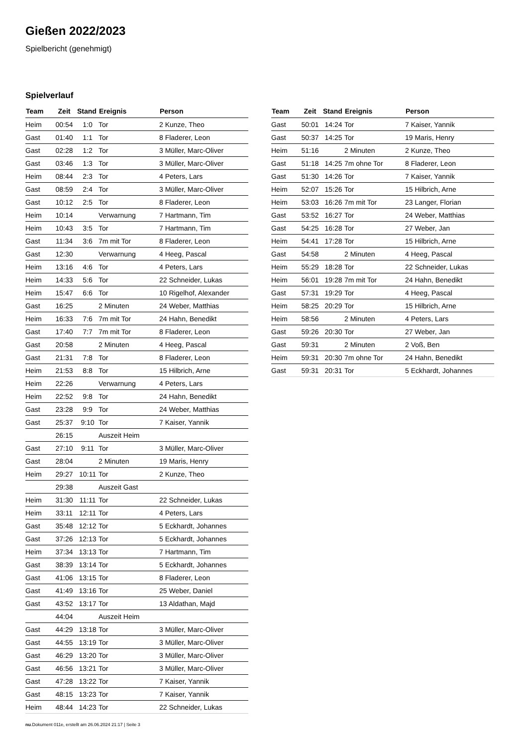Gießen 2022/2023
Spielbericht (genehmigt)
Spielverlauf
| Team | Zeit | Stand | Ereignis | Person |
| --- | --- | --- | --- | --- |
| Heim | 00:54 | 1:0 | Tor | 2 Kunze, Theo |
| Gast | 01:40 | 1:1 | Tor | 8 Fladerer, Leon |
| Gast | 02:28 | 1:2 | Tor | 3 Müller, Marc-Oliver |
| Gast | 03:46 | 1:3 | Tor | 3 Müller, Marc-Oliver |
| Heim | 08:44 | 2:3 | Tor | 4 Peters, Lars |
| Gast | 08:59 | 2:4 | Tor | 3 Müller, Marc-Oliver |
| Gast | 10:12 | 2:5 | Tor | 8 Fladerer, Leon |
| Heim | 10:14 | | Verwarnung | 7 Hartmann, Tim |
| Heim | 10:43 | 3:5 | Tor | 7 Hartmann, Tim |
| Gast | 11:34 | 3:6 | 7m mit Tor | 8 Fladerer, Leon |
| Gast | 12:30 | | Verwarnung | 4 Heeg, Pascal |
| Heim | 13:16 | 4:6 | Tor | 4 Peters, Lars |
| Heim | 14:33 | 5:6 | Tor | 22 Schneider, Lukas |
| Heim | 15:47 | 6:6 | Tor | 10 Rigelhof, Alexander |
| Gast | 16:25 | | 2 Minuten | 24 Weber, Matthias |
| Heim | 16:33 | 7:6 | 7m mit Tor | 24 Hahn, Benedikt |
| Gast | 17:40 | 7:7 | 7m mit Tor | 8 Fladerer, Leon |
| Gast | 20:58 | | 2 Minuten | 4 Heeg, Pascal |
| Gast | 21:31 | 7:8 | Tor | 8 Fladerer, Leon |
| Heim | 21:53 | 8:8 | Tor | 15 Hilbrich, Arne |
| Heim | 22:26 | | Verwarnung | 4 Peters, Lars |
| Heim | 22:52 | 9:8 | Tor | 24 Hahn, Benedikt |
| Gast | 23:28 | 9:9 | Tor | 24 Weber, Matthias |
| Gast | 25:37 | 9:10 | Tor | 7 Kaiser, Yannik |
| | 26:15 | | Auszeit Heim | |
| Gast | 27:10 | 9:11 | Tor | 3 Müller, Marc-Oliver |
| Gast | 28:04 | | 2 Minuten | 19 Maris, Henry |
| Heim | 29:27 | 10:11 | Tor | 2 Kunze, Theo |
| | 29:38 | | Auszeit Gast | |
| Heim | 31:30 | 11:11 | Tor | 22 Schneider, Lukas |
| Heim | 33:11 | 12:11 | Tor | 4 Peters, Lars |
| Gast | 35:48 | 12:12 | Tor | 5 Eckhardt, Johannes |
| Gast | 37:26 | 12:13 | Tor | 5 Eckhardt, Johannes |
| Heim | 37:34 | 13:13 | Tor | 7 Hartmann, Tim |
| Gast | 38:39 | 13:14 | Tor | 5 Eckhardt, Johannes |
| Gast | 41:06 | 13:15 | Tor | 8 Fladerer, Leon |
| Gast | 41:49 | 13:16 | Tor | 25 Weber, Daniel |
| Gast | 43:52 | 13:17 | Tor | 13 Aldathan, Majd |
| | 44:04 | | Auszeit Heim | |
| Gast | 44:29 | 13:18 | Tor | 3 Müller, Marc-Oliver |
| Gast | 44:55 | 13:19 | Tor | 3 Müller, Marc-Oliver |
| Gast | 46:29 | 13:20 | Tor | 3 Müller, Marc-Oliver |
| Gast | 46:56 | 13:21 | Tor | 3 Müller, Marc-Oliver |
| Gast | 47:28 | 13:22 | Tor | 7 Kaiser, Yannik |
| Gast | 48:15 | 13:23 | Tor | 7 Kaiser, Yannik |
| Heim | 48:44 | 14:23 | Tor | 22 Schneider, Lukas |
| Team | Zeit | Stand | Ereignis | Person |
| --- | --- | --- | --- | --- |
| Gast | 50:01 | 14:24 | Tor | 7 Kaiser, Yannik |
| Gast | 50:37 | 14:25 | Tor | 19 Maris, Henry |
| Heim | 51:16 | | 2 Minuten | 2 Kunze, Theo |
| Gast | 51:18 | 14:25 | 7m ohne Tor | 8 Fladerer, Leon |
| Gast | 51:30 | 14:26 | Tor | 7 Kaiser, Yannik |
| Heim | 52:07 | 15:26 | Tor | 15 Hilbrich, Arne |
| Heim | 53:03 | 16:26 | 7m mit Tor | 23 Langer, Florian |
| Gast | 53:52 | 16:27 | Tor | 24 Weber, Matthias |
| Gast | 54:25 | 16:28 | Tor | 27 Weber, Jan |
| Heim | 54:41 | 17:28 | Tor | 15 Hilbrich, Arne |
| Gast | 54:58 | | 2 Minuten | 4 Heeg, Pascal |
| Heim | 55:29 | 18:28 | Tor | 22 Schneider, Lukas |
| Heim | 56:01 | 19:28 | 7m mit Tor | 24 Hahn, Benedikt |
| Gast | 57:31 | 19:29 | Tor | 4 Heeg, Pascal |
| Heim | 58:25 | 20:29 | Tor | 15 Hilbrich, Arne |
| Heim | 58:56 | | 2 Minuten | 4 Peters, Lars |
| Gast | 59:26 | 20:30 | Tor | 27 Weber, Jan |
| Gast | 59:31 | | 2 Minuten | 2 Voß, Ben |
| Heim | 59:31 | 20:30 | 7m ohne Tor | 24 Hahn, Benedikt |
| Gast | 59:31 | 20:31 | Tor | 5 Eckhardt, Johannes |
nu.Dokument 011e, erstellt am 26.06.2024 21:17 | Seite 3